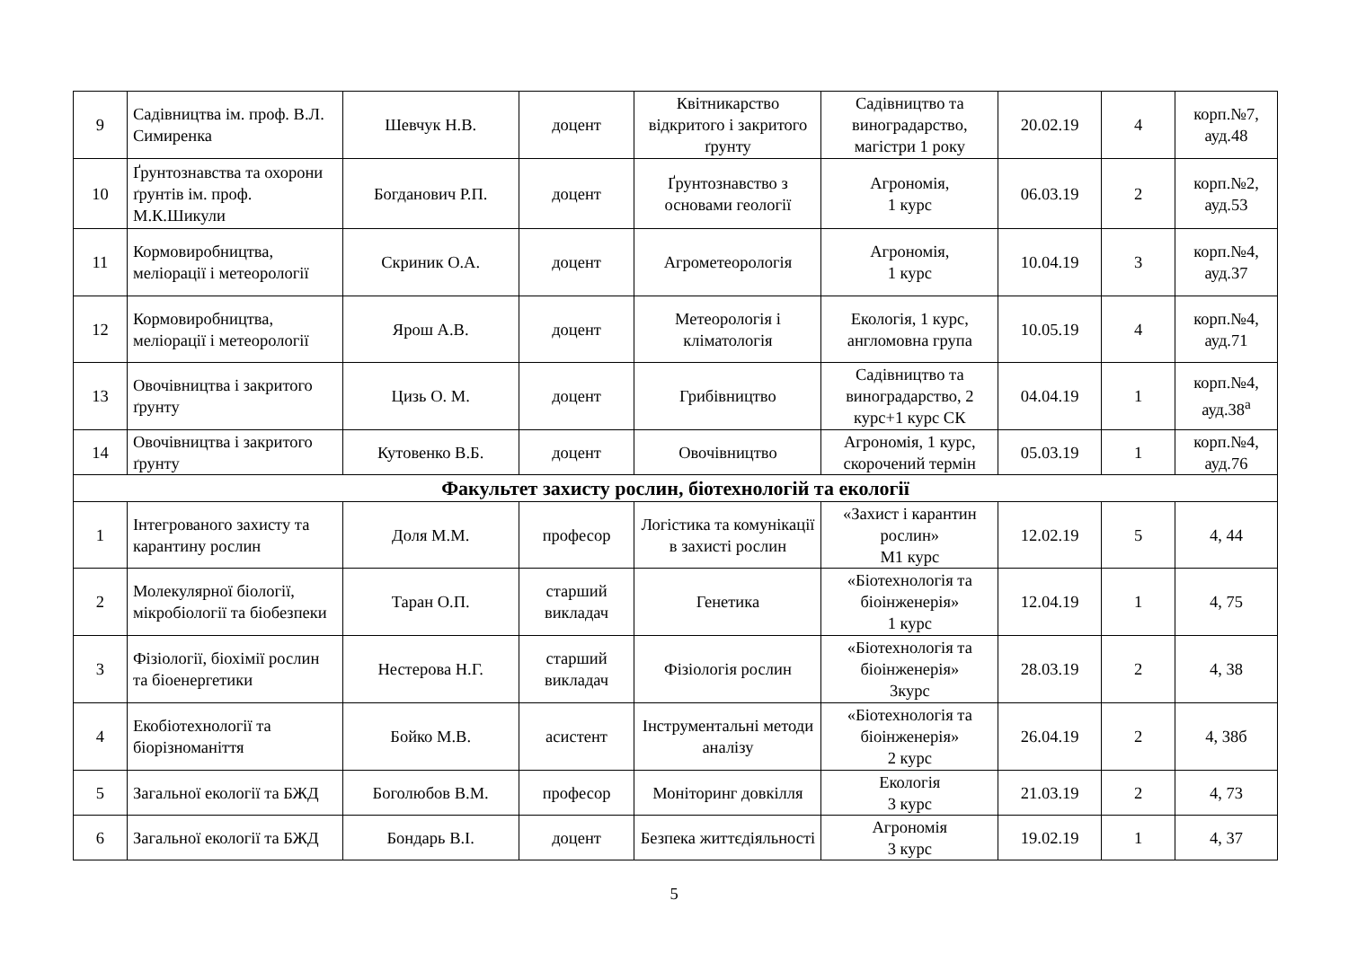| 9 | Садівництва ім. проф. В.Л. Симиренка | Шевчук Н.В. | доцент | Квітникарство відкритого і закритого ґрунту | Садівництво та виноградарство, магістри 1 року | 20.02.19 | 4 | корп.№7, ауд.48 |
| 10 | Ґрунтознавства та охорони ґрунтів ім. проф. М.К.Шикули | Богданович Р.П. | доцент | Ґрунтознавство з основами геології | Агрономія, 1 курс | 06.03.19 | 2 | корп.№2, ауд.53 |
| 11 | Кормовиробництва, меліорації і метеорології | Скриник О.А. | доцент | Агрометеорологія | Агрономія, 1 курс | 10.04.19 | 3 | корп.№4, ауд.37 |
| 12 | Кормовиробництва, меліорації і метеорології | Ярош А.В. | доцент | Метеорологія і кліматологія | Екологія, 1 курс, англомовна група | 10.05.19 | 4 | корп.№4, ауд.71 |
| 13 | Овочівництва і закритого ґрунту | Цизь О. М. | доцент | Грибівництво | Садівництво та виноградарство, 2 курс+1 курс СК | 04.04.19 | 1 | корп.№4, ауд.38<sup>а</sup> |
| 14 | Овочівництва і закритого ґрунту | Кутовенко В.Б. | доцент | Овочівництво | Агрономія, 1 курс, скорочений термін | 05.03.19 | 1 | корп.№4, ауд.76 |
| Факультет захисту рослин, біотехнологій та екології | | | | | | | | |
| 1 | Інтегрованого захисту та карантину рослин | Доля М.М. | професор | Логістика та комунікації в захисті рослин | «Захист і карантин рослин» М1 курс | 12.02.19 | 5 | 4, 44 |
| 2 | Молекулярної біології, мікробіології та біобезпеки | Таран О.П. | старший викладач | Генетика | «Біотехнологія та біоінженерія» 1 курс | 12.04.19 | 1 | 4, 75 |
| 3 | Фізіології, біохімії рослин та біоенергетики | Нестерова Н.Г. | старший викладач | Фізіологія рослин | «Біотехнологія та біоінженерія» 3курс | 28.03.19 | 2 | 4, 38 |
| 4 | Екобіотехнології та біорізноманіття | Бойко М.В. | асистент | Інструментальні методи аналізу | «Біотехнологія та біоінженерія» 2 курс | 26.04.19 | 2 | 4, 38б |
| 5 | Загальної екології та БЖД | Боголюбов В.М. | професор | Моніторинг довкілля | Екологія 3 курс | 21.03.19 | 2 | 4, 73 |
| 6 | Загальної екології та БЖД | Бондарь В.І. | доцент | Безпека життєдіяльності | Агрономія 3 курс | 19.02.19 | 1 | 4, 37 |
5